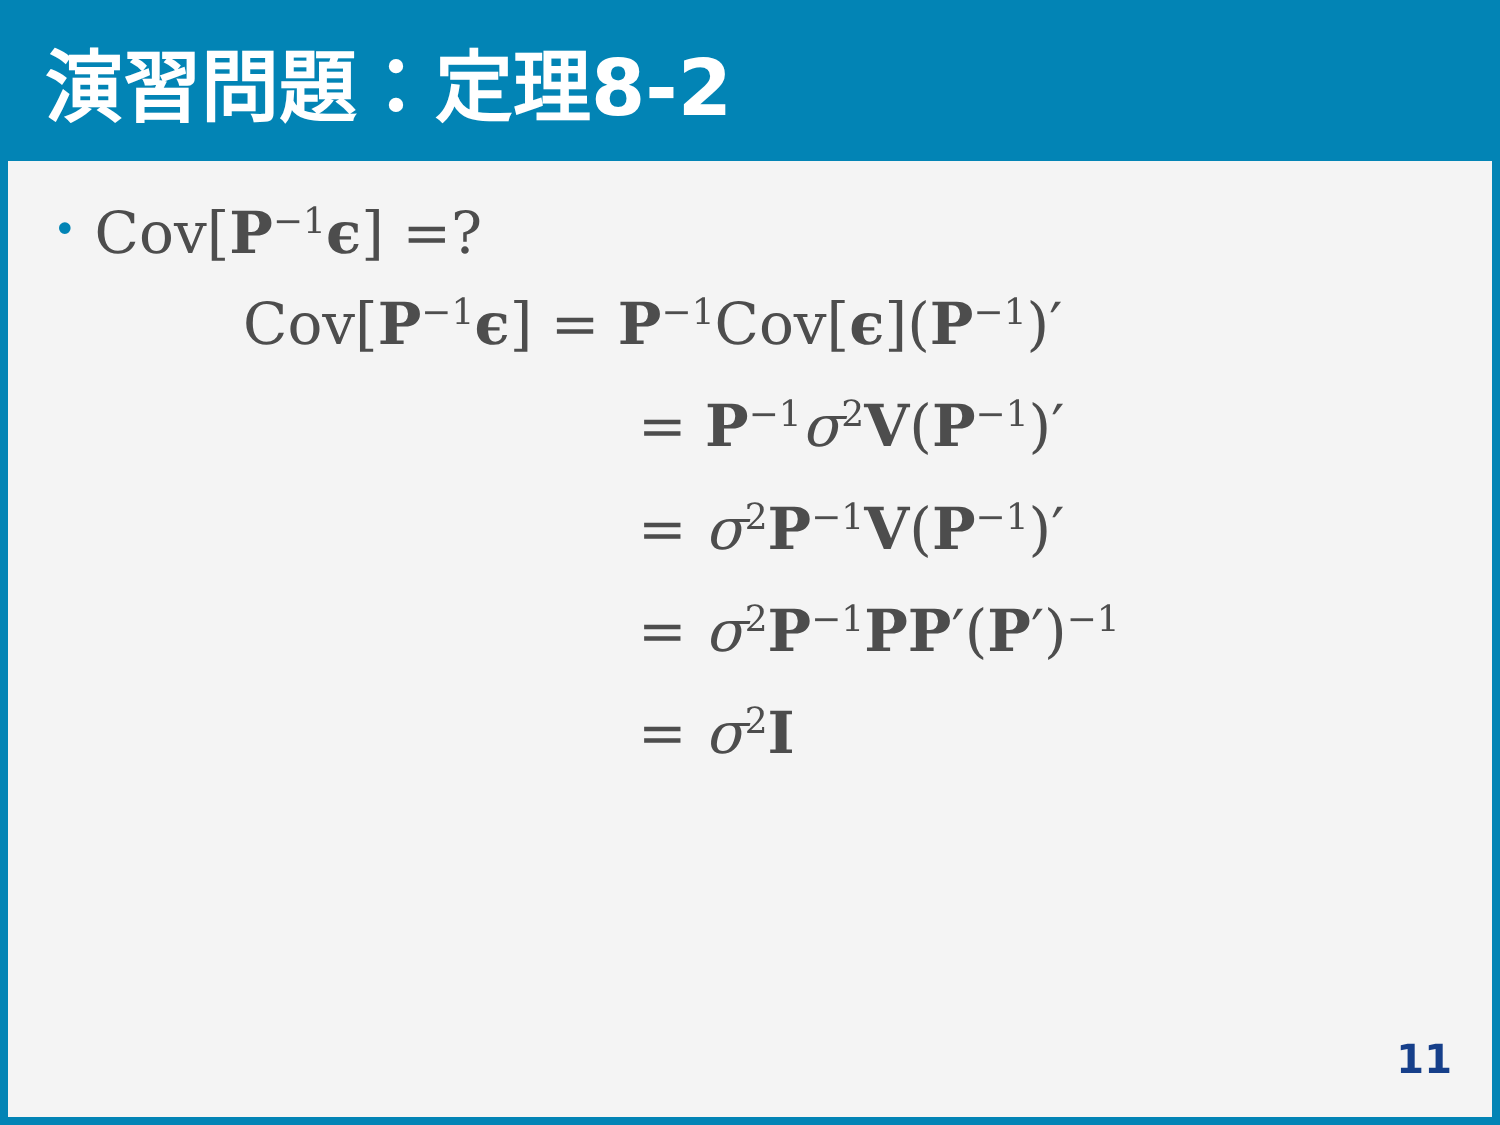演習問題：定理8-2
• Cov[P<sup>−1</sup>ϵ] =?
Cov[P<sup>−1</sup>ϵ] = P<sup>−1</sup>Cov[ϵ](P<sup>−1</sup>)′
= P<sup>−1</sup>σ<sup>2</sup>V(P<sup>−1</sup>)′
= σ<sup>2</sup>P<sup>−1</sup>V(P<sup>−1</sup>)′
= σ<sup>2</sup>P<sup>−1</sup>PP′(P′)<sup>−1</sup>
= σ<sup>2</sup>I
11